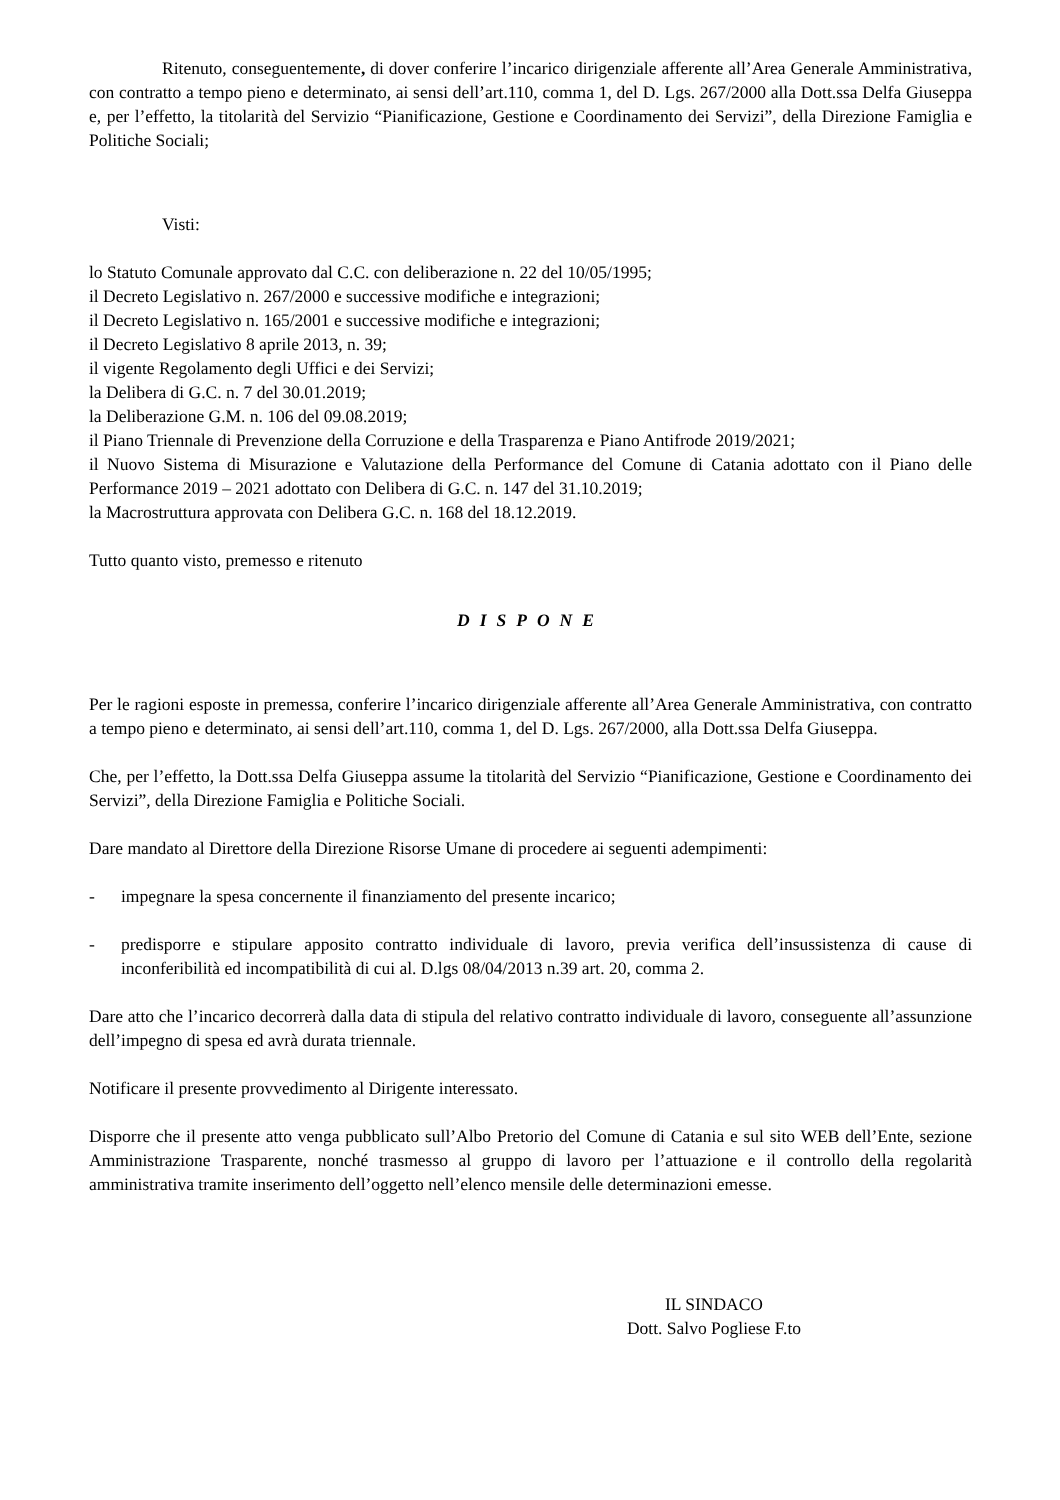Ritenuto, conseguentemente, di dover conferire l’incarico dirigenziale afferente all’Area Generale Amministrativa, con contratto a tempo pieno e determinato, ai sensi dell’art.110, comma 1, del D. Lgs. 267/2000 alla Dott.ssa Delfa Giuseppa e, per l’effetto, la titolarità del Servizio “Pianificazione, Gestione e Coordinamento dei Servizi”, della Direzione Famiglia e Politiche Sociali;
Visti:
lo Statuto Comunale approvato dal C.C. con deliberazione n. 22 del 10/05/1995;
il Decreto Legislativo n. 267/2000 e successive modifiche e integrazioni;
il Decreto Legislativo n. 165/2001 e successive modifiche e integrazioni;
il Decreto Legislativo 8 aprile 2013, n. 39;
il vigente Regolamento degli Uffici e dei Servizi;
la Delibera di G.C. n. 7 del 30.01.2019;
la Deliberazione G.M. n. 106 del 09.08.2019;
il Piano Triennale di Prevenzione della Corruzione e della Trasparenza e Piano Antifrode 2019/2021;
il Nuovo Sistema di Misurazione e Valutazione della Performance del Comune di Catania adottato con il Piano delle Performance 2019 – 2021 adottato con Delibera di G.C. n. 147 del 31.10.2019;
la Macrostruttura approvata con Delibera G.C. n. 168 del 18.12.2019.
Tutto quanto visto, premesso e ritenuto
DISPONE
Per le ragioni esposte in premessa, conferire l’incarico dirigenziale afferente all’Area Generale Amministrativa, con contratto a tempo pieno e determinato, ai sensi dell’art.110, comma 1, del D. Lgs. 267/2000, alla Dott.ssa Delfa Giuseppa.
Che, per l’effetto, la Dott.ssa Delfa Giuseppa assume la titolarità del Servizio “Pianificazione, Gestione e Coordinamento dei Servizi”, della Direzione Famiglia e Politiche Sociali.
Dare mandato al Direttore della Direzione Risorse Umane di procedere ai seguenti adempimenti:
- impegnare la spesa concernente il finanziamento del presente incarico;
- predisporre e stipulare apposito contratto individuale di lavoro, previa verifica dell’insussistenza di cause di inconferibilità ed incompatibilità di cui al. D.lgs 08/04/2013 n.39 art. 20, comma 2.
Dare atto che l’incarico decorrerà dalla data di stipula del relativo contratto individuale di lavoro, conseguente all’assunzione dell’impegno di spesa ed avrà durata triennale.
Notificare il presente provvedimento al Dirigente interessato.
Disporre che il presente atto venga pubblicato sull’Albo Pretorio del Comune di Catania e sul sito WEB dell’Ente, sezione Amministrazione Trasparente, nonché trasmesso al gruppo di lavoro per l’attuazione e il controllo della regolarità amministrativa tramite inserimento dell’oggetto nell’elenco mensile delle determinazioni emesse.
IL SINDACO
Dott. Salvo Pogliese F.to